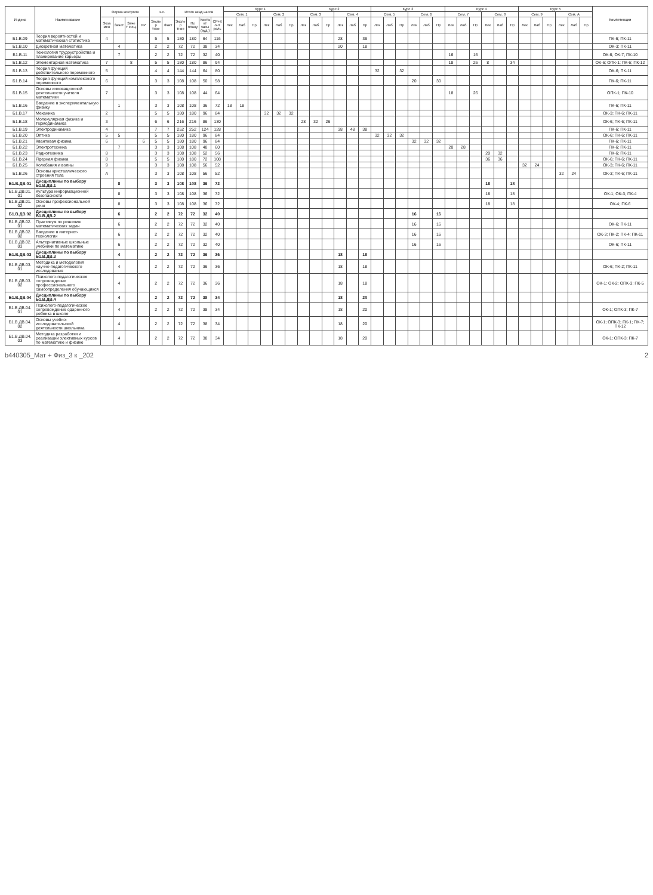| Индекс | Наименование | Форма контроля | | | | з.е. | | Итого акад.часов | | | | Курс 1 | | | | | | Курс 2 | | | | | | Курс 3 | | | | | | Курс 4 | | | | | | Курс 5 | | | | | | Компетенции |
| --- | --- | --- | --- | --- | --- | --- | --- | --- | --- | --- | --- | --- | --- | --- | --- | --- | --- | --- | --- | --- | --- | --- | --- | --- | --- | --- | --- | --- | --- | --- | --- | --- | --- | --- | --- | --- | --- | --- | --- | --- | --- | --- |
| | | | | | | | | | | | | Сем. 1 | | | Сем. 2 | | | Сем. 3 | | | Сем. 4 | | | Сем. 5 | | | Сем. 6 | | | Сем. 7 | | | Сем. 8 | | | Сем. 9 | | | Сем. А | | | |
| | | Экза мен | Зачет | Заче т с оц. | КР | Экспер тное | Факт | Экспер тное | По плану | Контакт часы (ауд.) | СР+Конт роль | Лек | Лаб | Пр | Лек | Лаб | Пр | Лек | Лаб | Пр | Лек | Лаб | Пр | Лек | Лаб | Пр | Лек | Лаб | Пр | Лек | Лаб | Пр | Лек | Лаб | Пр | Лек | Лаб | Пр | Лек | Лаб | Пр | |
| Б1.В.09 | Теория вероятностей и математическая статистика | 4 | | | | 5 | 5 | 180 | 180 | 64 | 116 | | | | | | | | | | 28 | | 36 | | | | | | | | | | | | | | | | | | | ПК-6; ПК-11 |
| Б1.В.10 | Дискретная математика | | 4 | | | 2 | 2 | 72 | 72 | 38 | 34 | | | | | | | | | | 20 | | 18 | | | | | | | | | | | | | | | | | | | ОК-3; ПК-11 |
| Б1.В.11 | Технология трудоустройства и планирование карьеры | | 7 | | | 2 | 2 | 72 | 72 | 32 | 40 | | | | | | | | | | | | | | | | | | | 16 | | 16 | | | | | | | | | | ОК-6; ОК-7; ПК-10 |
| Б1.В.12 | Элементарная математика | 7 | | 8 | | 5 | 5 | 180 | 180 | 86 | 94 | | | | | | | | | | | | | | | | | | | 18 | | 26 | 8 | | 34 | | | | | | | ОК-6; ОПК-1; ПК-6; ПК-12 |
| Б1.В.13 | Теория функций действительного переменного | 5 | | | | 4 | 4 | 144 | 144 | 64 | 80 | | | | | | | | | | | | | 32 | | 32 | | | | | | | | | | | | | | | | ОК-6; ПК-11 |
| Б1.В.14 | Теория функций комплексного переменного | 6 | | | | 3 | 3 | 108 | 108 | 50 | 58 | | | | | | | | | | | | | | | | 20 | | 30 | | | | | | | | | | | | | ПК-6; ПК-11 |
| Б1.В.15 | Основы инновационной деятельности учителя математики | 7 | | | | 3 | 3 | 108 | 108 | 44 | 64 | | | | | | | | | | | | | | | | | | | 18 | | 26 | | | | | | | | | | ОПК-1; ПК-10 |
| Б1.В.16 | Введение в экспериментальную физику | | 1 | | | 3 | 3 | 108 | 108 | 36 | 72 | 18 | 18 | | | | | | | | | | | | | | | | | | | | | | | | | | | | | ПК-6; ПК-11 |
| Б1.В.17 | Механика | 2 | | | | 5 | 5 | 180 | 180 | 96 | 84 | | | | 32 | 32 | 32 | | | | | | | | | | | | | | | | | | | | | | | | | ОК-3; ПК-6; ПК-11 |
| Б1.В.18 | Молекулярная физика и термодинамика | 3 | | | | 6 | 6 | 216 | 216 | 86 | 130 | | | | | | | 28 | 32 | 26 | | | | | | | | | | | | | | | | | | | | | | ОК-6; ПК-6; ПК-11 |
| Б1.В.19 | Электродинамика | 4 | | | | 7 | 7 | 252 | 252 | 124 | 128 | | | | | | | | | | 38 | 48 | 38 | | | | | | | | | | | | | | | | | | | ПК-6; ПК-11 |
| Б1.В.20 | Оптика | 5 | 5 | | | 5 | 5 | 180 | 180 | 96 | 84 | | | | | | | | | | | | | 32 | 32 | 32 | | | | | | | | | | | | | | | | ОК-6; ПК-6; ПК-11 |
| Б1.В.21 | Квантовая физика | 6 | | | 6 | 5 | 5 | 180 | 180 | 96 | 84 | | | | | | | | | | | | | | | | 32 | 32 | 32 | | | | | | | | | | | | | ПК-6; ПК-11 |
| Б1.В.22 | Электротехника | | 7 | | | 3 | 3 | 108 | 108 | 48 | 60 | | | | | | | | | | | | | | | | | | | 20 | 28 | | | | | | | | | | | ПК-6; ПК-11 |
| Б1.В.23 | Радиотехника | 8 | | | | 3 | 3 | 108 | 108 | 52 | 56 | | | | | | | | | | | | | | | | | | | | | | 20 | 32 | | | | | | | | ПК-6; ПК-11 |
| Б1.В.24 | Ядерная физика | 8 | | | | 5 | 5 | 180 | 180 | 72 | 108 | | | | | | | | | | | | | | | | | | | | | | 36 | 36 | | | | | | | | ОК-6; ПК-6; ПК-11 |
| Б1.В.25 | Колебания и волны | 9 | | | | 3 | 3 | 108 | 108 | 56 | 52 | | | | | | | | | | | | | | | | | | | | | | | | | 32 | 24 | | | | | ОК-3; ПК-6; ПК-11 |
| Б1.В.26 | Основы кристаллического строения тела | А | | | | 3 | 3 | 108 | 108 | 56 | 52 | | | | | | | | | | | | | | | | | | | | | | | | | | | | 32 | 24 | | ОК-3; ПК-6; ПК-11 |
| Б1.В.ДВ.01 | Дисциплины по выбору Б1.В.ДВ.1 | | 8 | | | 3 | 3 | 108 | 108 | 36 | 72 | | | | | | | | | | | | | | | | | | | | | | 18 | | 18 | | | | | | | |
| Б1.В.ДВ.01. 01 | Культура информационной безопасности | | 8 | | | 3 | 3 | 108 | 108 | 36 | 72 | | | | | | | | | | | | | | | | | | | | | | 18 | | 18 | | | | | | | ОК-1; ОК-3; ПК-4 |
| Б1.В.ДВ.01. 02 | Основы профессиональной речи | | 8 | | | 3 | 3 | 108 | 108 | 36 | 72 | | | | | | | | | | | | | | | | | | | | | | 18 | | 18 | | | | | | | ОК-4; ПК-6 |
| Б1.В.ДВ.02 | Дисциплины по выбору Б1.В.ДВ.2 | | 6 | | | 2 | 2 | 72 | 72 | 32 | 40 | | | | | | | | | | | | | | | | 16 | | 16 | | | | | | | | | | | | | |
| Б1.В.ДВ.02. 01 | Практикум по решению математических задач | | 6 | | | 2 | 2 | 72 | 72 | 32 | 40 | | | | | | | | | | | | | | | | 16 | | 16 | | | | | | | | | | | | | ОК-6; ПК-11 |
| Б1.В.ДВ.02. 02 | Введение в интернет-технологии | | 6 | | | 2 | 2 | 72 | 72 | 32 | 40 | | | | | | | | | | | | | | | | 16 | | 16 | | | | | | | | | | | | | ОК-3; ПК-2; ПК-4; ПК-11 |
| Б1.В.ДВ.02. 03 | Альтернативные школьные учебники по математике | | 6 | | | 2 | 2 | 72 | 72 | 32 | 40 | | | | | | | | | | | | | | | | 16 | | 16 | | | | | | | | | | | | | ОК-6; ПК-11 |
| Б1.В.ДВ.03 | Дисциплины по выбору Б1.В.ДВ.3 | | 4 | | | 2 | 2 | 72 | 72 | 36 | 36 | | | | | | | | | | 18 | | 18 | | | | | | | | | | | | | | | | | | | |
| Б1.В.ДВ.03. 01 | Методика и методология научно-педагогического исследования | | 4 | | | 2 | 2 | 72 | 72 | 36 | 36 | | | | | | | | | | 18 | | 18 | | | | | | | | | | | | | | | | | | | ОК-6; ПК-2; ПК-11 |
| Б1.В.ДВ.03. 02 | Психолого-педагогическое сопровождение профессионального самоопределения обучающихся | | 4 | | | 2 | 2 | 72 | 72 | 36 | 36 | | | | | | | | | | 18 | | 18 | | | | | | | | | | | | | | | | | | | ОК-1; ОК-2; ОПК-3; ПК-5 |
| Б1.В.ДВ.04 | Дисциплины по выбору Б1.В.ДВ.4 | | 4 | | | 2 | 2 | 72 | 72 | 38 | 34 | | | | | | | | | | 18 | | 20 | | | | | | | | | | | | | | | | | | | |
| Б1.В.ДВ.04. 01 | Психолого-педагогическое сопровождение одаренного ребенка в школе | | 4 | | | 2 | 2 | 72 | 72 | 38 | 34 | | | | | | | | | | 18 | | 20 | | | | | | | | | | | | | | | | | | | ОК-1; ОПК-3; ПК-7 |
| Б1.В.ДВ.04. 02 | Основы учебно-исследовательской деятельности школьника | | 4 | | | 2 | 2 | 72 | 72 | 38 | 34 | | | | | | | | | | 18 | | 20 | | | | | | | | | | | | | | | | | | | ОК-1; ОПК-3; ПК-1; ПК-7; ПК-12 |
| Б1.В.ДВ.04. 03 | Методика разработки и реализации элективных курсов по математике и физике | | 4 | | | 2 | 2 | 72 | 72 | 38 | 34 | | | | | | | | | | 18 | | 20 | | | | | | | | | | | | | | | | | | | ОК-1; ОПК-3; ПК-7 |
b440305_Мат + Физ_3 к _202 2